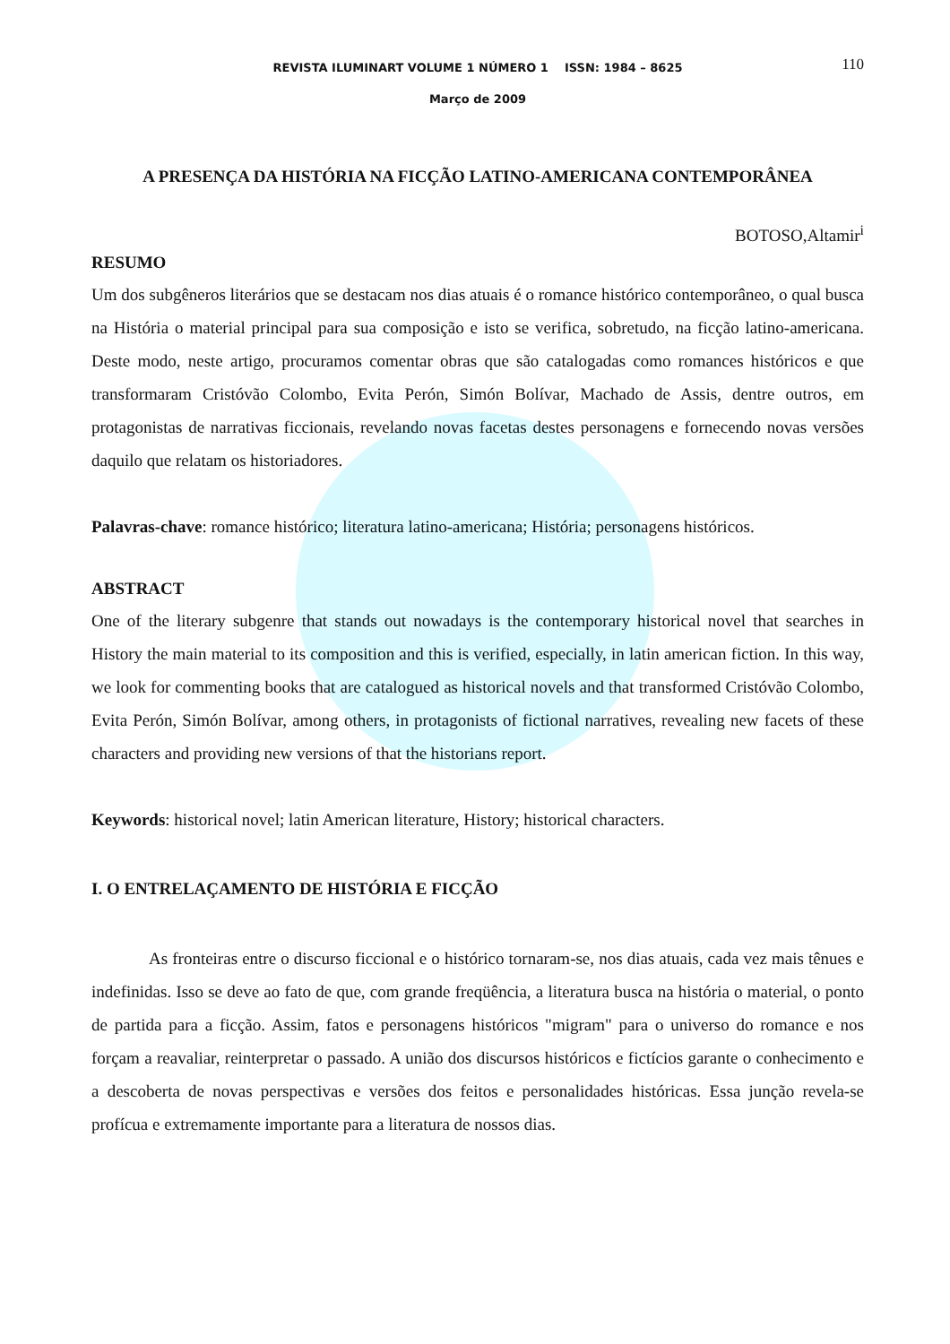REVISTA ILUMINART VOLUME 1 NÚMERO 1 ISSN: 1984 – 8625 110
Março de 2009
A PRESENÇA DA HISTÓRIA NA FICÇÃO LATINO-AMERICANA CONTEMPORÂNEA
BOTOSO,Altamir<sup>i</sup>
RESUMO
Um dos subgêneros literários que se destacam nos dias atuais é o romance histórico contemporâneo, o qual busca na História o material principal para sua composição e isto se verifica, sobretudo, na ficção latino-americana. Deste modo, neste artigo, procuramos comentar obras que são catalogadas como romances históricos e que transformaram Cristóvão Colombo, Evita Perón, Simón Bolívar, Machado de Assis, dentre outros, em protagonistas de narrativas ficcionais, revelando novas facetas destes personagens e fornecendo novas versões daquilo que relatam os historiadores.
Palavras-chave: romance histórico; literatura latino-americana; História; personagens históricos.
ABSTRACT
One of the literary subgenre that stands out nowadays is the contemporary historical novel that searches in History the main material to its composition and this is verified, especially, in latin american fiction. In this way, we look for commenting books that are catalogued as historical novels and that transformed Cristóvão Colombo, Evita Perón, Simón Bolívar, among others, in protagonists of fictional narratives, revealing new facets of these characters and providing new versions of that the historians report.
Keywords: historical novel; latin American literature, History; historical characters.
I. O ENTRELAÇAMENTO DE HISTÓRIA E FICÇÃO
As fronteiras entre o discurso ficcional e o histórico tornaram-se, nos dias atuais, cada vez mais tênues e indefinidas. Isso se deve ao fato de que, com grande freqüência, a literatura busca na história o material, o ponto de partida para a ficção. Assim, fatos e personagens históricos "migram" para o universo do romance e nos forçam a reavaliar, reinterpretar o passado. A união dos discursos históricos e fictícios garante o conhecimento e a descoberta de novas perspectivas e versões dos feitos e personalidades históricas. Essa junção revela-se profícua e extremamente importante para a literatura de nossos dias.